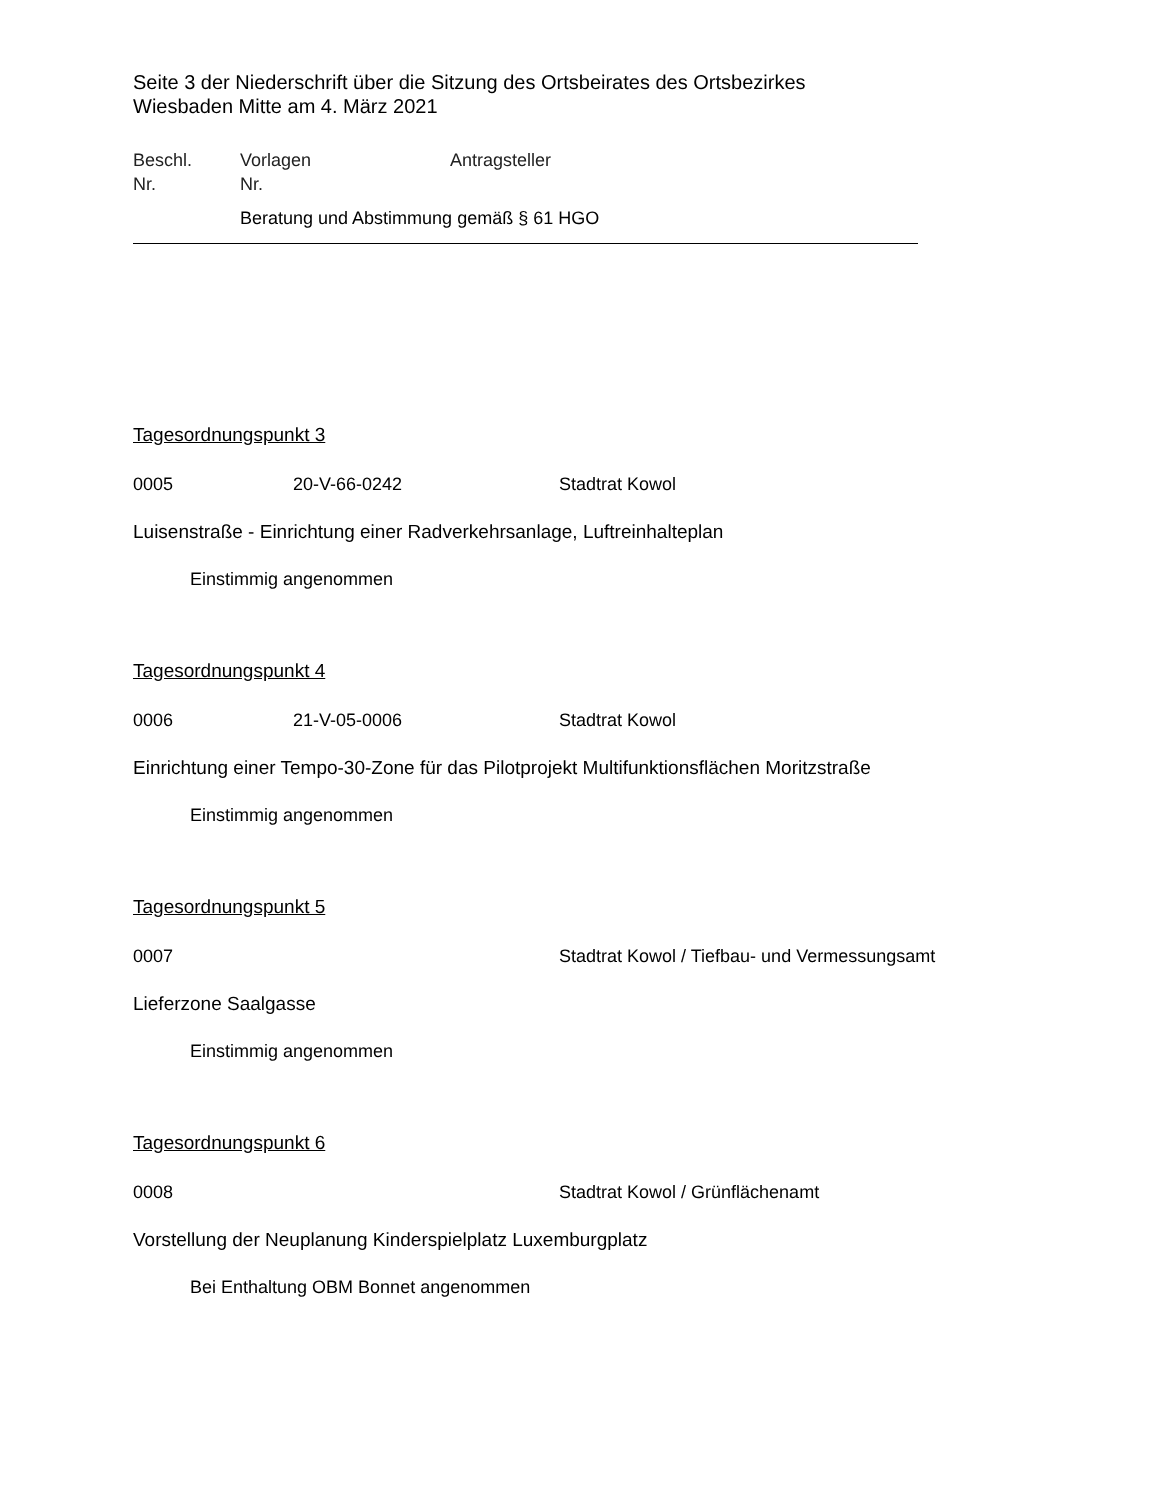Seite 3 der Niederschrift über die Sitzung des Ortsbeirates des Ortsbezirkes
Wiesbaden Mitte am 4. März 2021
Beschl.
Nr.
Vorlagen
Nr.
Antragsteller
Beratung und Abstimmung gemäß § 61 HGO
Tagesordnungspunkt 3
0005 20-V-66-0242 Stadtrat Kowol
Luisenstraße - Einrichtung einer Radverkehrsanlage, Luftreinhalteplan
Einstimmig angenommen
Tagesordnungspunkt 4
0006 21-V-05-0006 Stadtrat Kowol
Einrichtung einer Tempo-30-Zone für das Pilotprojekt Multifunktionsflächen Moritzstraße
Einstimmig angenommen
Tagesordnungspunkt 5
0007 Stadtrat Kowol / Tiefbau- und Vermessungsamt
Lieferzone Saalgasse
Einstimmig angenommen
Tagesordnungspunkt 6
0008 Stadtrat Kowol / Grünflächenamt
Vorstellung der Neuplanung Kinderspielplatz Luxemburgplatz
Bei Enthaltung OBM Bonnet angenommen